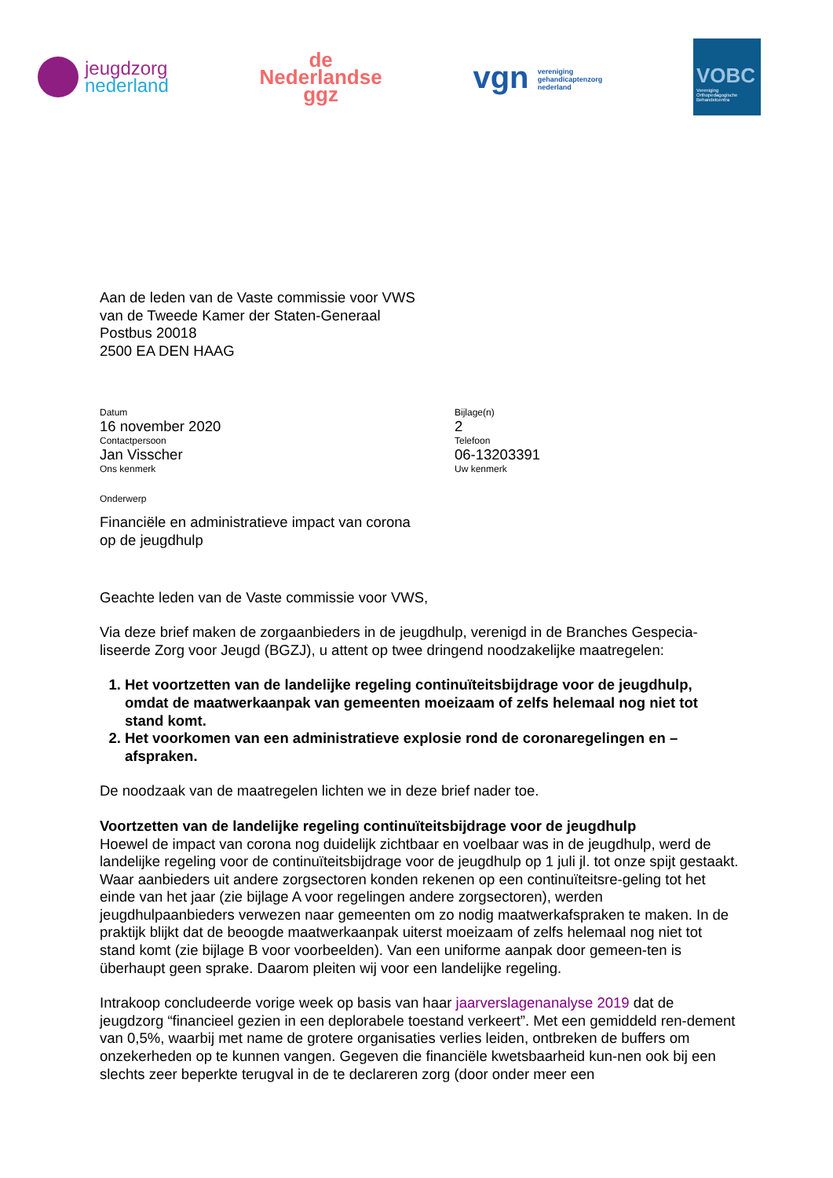jeugdzorg
nederland
de
Nederlandse
ggz
vgn vereniging
gehandicaptenzorg
nederland
VOBC
Vereniging
Orthopedagogische
Behandelcentra
Aan de leden van de Vaste commissie voor VWS
van de Tweede Kamer der Staten-Generaal
Postbus 20018
2500 EA DEN HAAG
Datum
16 november 2020
Contactpersoon
Jan Visscher
Ons kenmerk
Bijlage(n)
2
Telefoon
06-13203391
Uw kenmerk
Onderwerp
Financiële en administratieve impact van corona
op de jeugdhulp
Geachte leden van de Vaste commissie voor VWS,
Via deze brief maken de zorgaanbieders in de jeugdhulp, verenigd in de Branches Gespecia-liseerde Zorg voor Jeugd (BGZJ), u attent op twee dringend noodzakelijke maatregelen:
1. Het voortzetten van de landelijke regeling continuïteitsbijdrage voor de jeugdhulp, omdat de maatwerkaanpak van gemeenten moeizaam of zelfs helemaal nog niet tot stand komt.
2. Het voorkomen van een administratieve explosie rond de coronaregelingen en –afspraken.
De noodzaak van de maatregelen lichten we in deze brief nader toe.
Voortzetten van de landelijke regeling continuïteitsbijdrage voor de jeugdhulp
Hoewel de impact van corona nog duidelijk zichtbaar en voelbaar was in de jeugdhulp, werd de landelijke regeling voor de continuïteitsbijdrage voor de jeugdhulp op 1 juli jl. tot onze spijt gestaakt. Waar aanbieders uit andere zorgsectoren konden rekenen op een continuïteitsre-geling tot het einde van het jaar (zie bijlage A voor regelingen andere zorgsectoren), werden jeugdhulpaanbieders verwezen naar gemeenten om zo nodig maatwerkafspraken te maken. In de praktijk blijkt dat de beoogde maatwerkaanpak uiterst moeizaam of zelfs helemaal nog niet tot stand komt (zie bijlage B voor voorbeelden). Van een uniforme aanpak door gemeen-ten is überhaupt geen sprake. Daarom pleiten wij voor een landelijke regeling.
Intrakoop concludeerde vorige week op basis van haar jaarverslagenanalyse 2019 dat de jeugdzorg “financieel gezien in een deplorabele toestand verkeert”. Met een gemiddeld ren-dement van 0,5%, waarbij met name de grotere organisaties verlies leiden, ontbreken de buffers om onzekerheden op te kunnen vangen. Gegeven die financiële kwetsbaarheid kun-nen ook bij een slechts zeer beperkte terugval in de te declareren zorg (door onder meer een